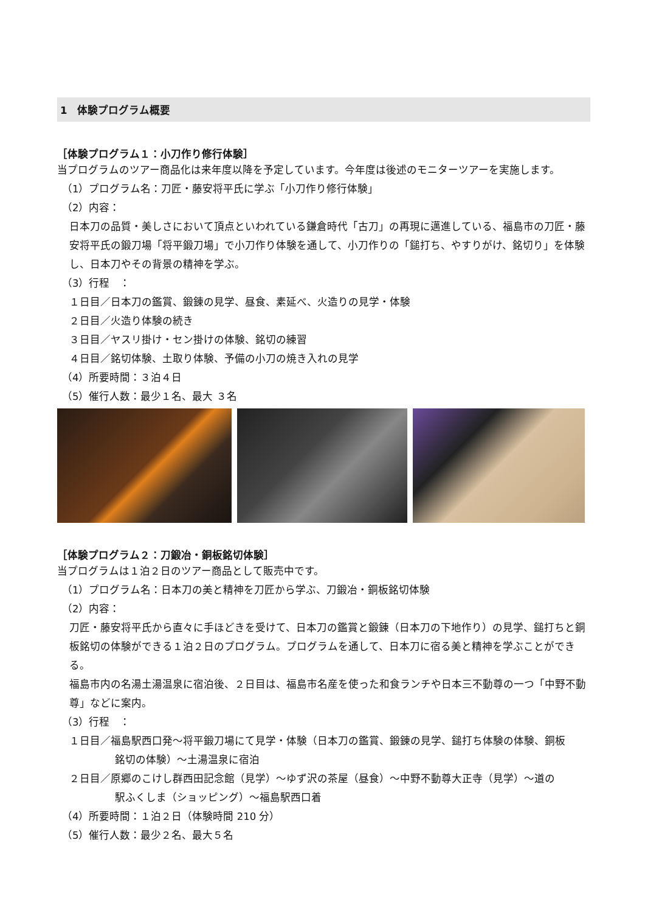1　体験プログラム概要
［体験プログラム１：小刀作り修行体験］
当プログラムのツアー商品化は来年度以降を予定しています。今年度は後述のモニターツアーを実施します。
（1）プログラム名：刀匠・藤安将平氏に学ぶ「小刀作り修行体験」
（2）内容：
日本刀の品質・美しさにおいて頂点といわれている鎌倉時代「古刀」の再現に邁進している、福島市の刀匠・藤安将平氏の鍛刀場「将平鍛刀場」で小刀作り体験を通して、小刀作りの「鎚打ち、やすりがけ、銘切り」を体験し、日本刀やその背景の精神を学ぶ。
（3）行程　：
１日目／日本刀の鑑賞、鍛錬の見学、昼食、素延べ、火造りの見学・体験
２日目／火造り体験の続き
３日目／ヤスリ掛け・セン掛けの体験、銘切の練習
４日目／銘切体験、土取り体験、予備の小刀の焼き入れの見学
（4）所要時間：３泊４日
（5）催行人数：最少１名、最大 ３名
［体験プログラム２：刀鍛冶・銅板銘切体験］
当プログラムは１泊２日のツアー商品として販売中です。
（1）プログラム名：日本刀の美と精神を刀匠から学ぶ、刀鍛冶・銅板銘切体験
（2）内容：
刀匠・藤安将平氏から直々に手ほどきを受けて、日本刀の鑑賞と鍛錬（日本刀の下地作り）の見学、鎚打ちと銅板銘切の体験ができる１泊２日のプログラム。プログラムを通して、日本刀に宿る美と精神を学ぶことができる。
福島市内の名湯土湯温泉に宿泊後、２日目は、福島市名産を使った和食ランチや日本三不動尊の一つ「中野不動尊」などに案内。
（3）行程　：
１日目／福島駅西口発～将平鍛刀場にて見学・体験（日本刀の鑑賞、鍛錬の見学、鎚打ち体験の体験、銅板
銘切の体験）～土湯温泉に宿泊
２日目／原郷のこけし群西田記念館（見学）～ゆず沢の茶屋（昼食）～中野不動尊大正寺（見学）～道の
駅ふくしま（ショッピング）～福島駅西口着
（4）所要時間：１泊２日（体験時間 210 分）
（5）催行人数：最少２名、最大５名